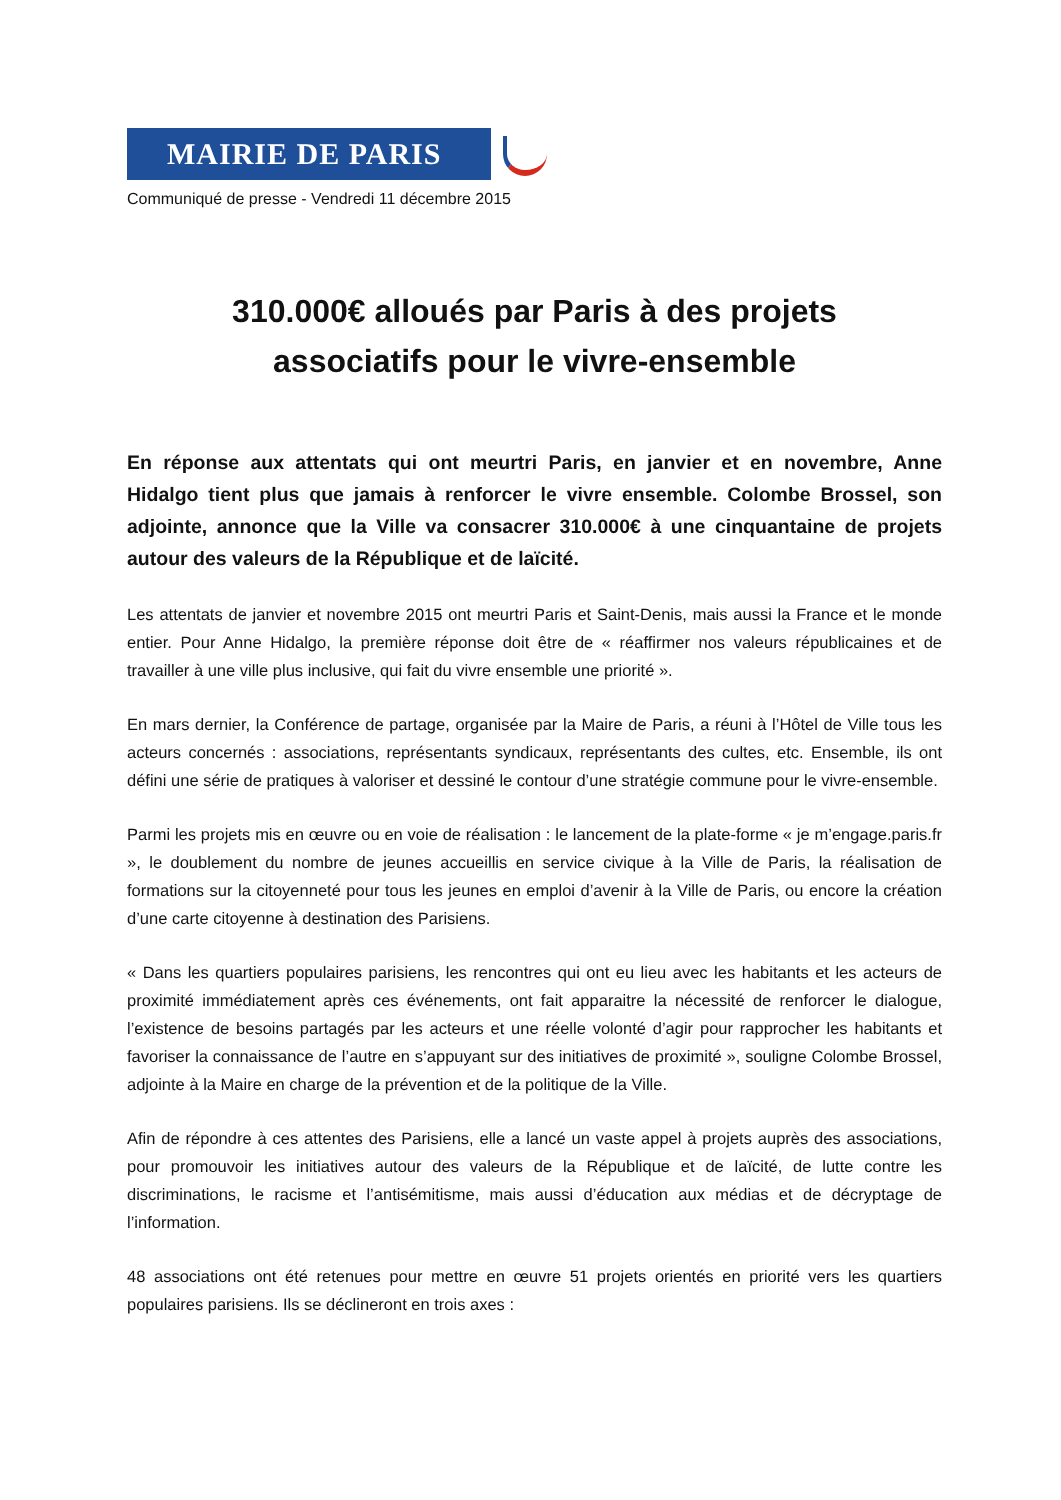MAIRIE DE PARIS
Communiqué de presse - Vendredi 11 décembre 2015
310.000€ alloués par Paris à des projets
associatifs pour le vivre-ensemble
En réponse aux attentats qui ont meurtri Paris, en janvier et en novembre, Anne Hidalgo tient plus que jamais à renforcer le vivre ensemble. Colombe Brossel, son adjointe, annonce que la Ville va consacrer 310.000€ à une cinquantaine de projets autour des valeurs de la République et de laïcité.
Les attentats de janvier et novembre 2015 ont meurtri Paris et Saint-Denis, mais aussi la France et le monde entier. Pour Anne Hidalgo, la première réponse doit être de « réaffirmer nos valeurs républicaines et de travailler à une ville plus inclusive, qui fait du vivre ensemble une priorité ».
En mars dernier, la Conférence de partage, organisée par la Maire de Paris, a réuni à l’Hôtel de Ville tous les acteurs concernés : associations, représentants syndicaux, représentants des cultes, etc. Ensemble, ils ont défini une série de pratiques à valoriser et dessiné le contour d’une stratégie commune pour le vivre-ensemble.
Parmi les projets mis en œuvre ou en voie de réalisation : le lancement de la plate-forme « je m’engage.paris.fr », le doublement du nombre de jeunes accueillis en service civique à la Ville de Paris, la réalisation de formations sur la citoyenneté pour tous les jeunes en emploi d’avenir à la Ville de Paris, ou encore la création d’une carte citoyenne à destination des Parisiens.
« Dans les quartiers populaires parisiens, les rencontres qui ont eu lieu avec les habitants et les acteurs de proximité immédiatement après ces événements, ont fait apparaitre la nécessité de renforcer le dialogue, l’existence de besoins partagés par les acteurs et une réelle volonté d’agir pour rapprocher les habitants et favoriser la connaissance de l’autre en s’appuyant sur des initiatives de proximité », souligne Colombe Brossel, adjointe à la Maire en charge de la prévention et de la politique de la Ville.
Afin de répondre à ces attentes des Parisiens, elle a lancé un vaste appel à projets auprès des associations, pour promouvoir les initiatives autour des valeurs de la République et de laïcité, de lutte contre les discriminations, le racisme et l’antisémitisme, mais aussi d’éducation aux médias et de décryptage de l’information.
48 associations ont été retenues pour mettre en œuvre 51 projets orientés en priorité vers les quartiers populaires parisiens. Ils se déclineront en trois axes :